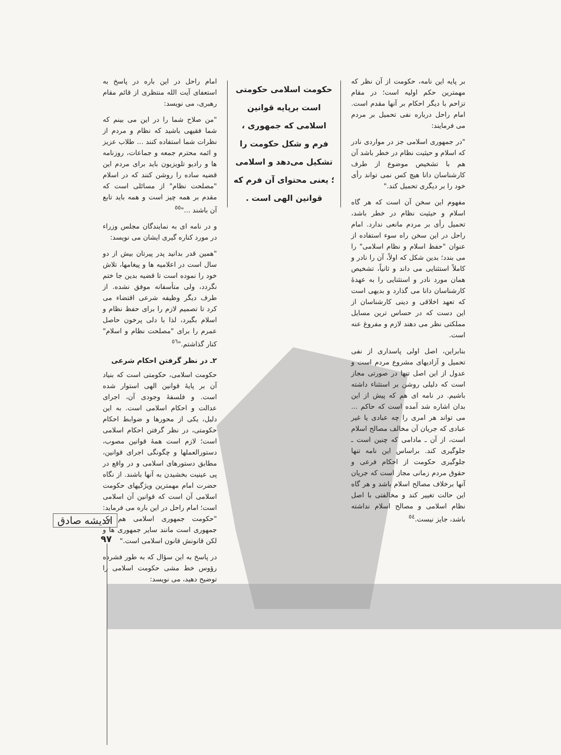اندیشه صادق
۹۷
بر پایه این نامه، حکومت از آن نظر که مهمترین حکم اولیه است؛ در مقام تزاحم با دیگر احکام بر آنها مقدم است. امام راحل درباره نفی تحمیل بر مردم می فرمایند:
"در جمهوری اسلامی جز در مواردی نادر که اسلام و حیثیت نظام در خطر باشد آن هم با تشخیص موضوع از طرف کارشناسان دانا هیچ کس نمی تواند رأی خود را بر دیگری تحمیل کند."
مفهوم این سخن آن است که هر گاه اسلام و حیثیت نظام در خطر باشد، تحمیل رأی بر مردم مانعی ندارد. امام راحل در این سخن راه سوء استفاده از عنوان "حفظ اسلام و نظام اسلامی" را می بندد؛ بدین شکل که اولاً، آن را نادر و کاملاً استثنایی می داند و ثانیاً، تشخیص همان مورد نادر و استثنایی را به عهدهٔ کارشناسان دانا می گذارد و بدیهی است که تعهد اخلاقی و دینی کارشناسان از این دست که در حساس ترین مسایل مملکتی نظر می دهند لازم و مفروغ عنه است.
بنابراین، اصل اولی پاسداری از نفی تحمیل و آزادیهای مشروع مردم است و عدول از این اصل تنها در صورتی مجاز است که دلیلی روشن بر استثناء داشته باشیم. در نامه ای هم که پیش از این بدان اشاره شد آمده است که حاکم ... می تواند هر امری را چه عبادی یا غیر عبادی که جریان آن مخالف مصالح اسلام است، از آن ـ مادامی که چنین است ـ جلوگیری کند. براساس این نامه تنها جلوگیری حکومت از احکام فرعی و حقوق مردم زمانی مجاز است که جریان آنها برخلاف مصالح اسلام باشد و هر گاه این حالت تغییر کند و مخالفتی با اصل نظام اسلامی و مصالح اسلام نداشته باشد، جایز نیست.<sup>٥٤</sup>
حکومت اسلامی حکومتی است برپایه قوانین اسلامی که جمهوری ، فرم و شکل حکومت را تشکیل می‌دهد و اسلامی ؛ یعنی محتوای آن فرم که قوانین الهی است .
امام راحل در این باره در پاسخ به استعفای آیت الله منتظری از قائم مقام رهبری، می نویسد:
"من صلاح شما را در این می بینم که شما فقیهی باشید که نظام و مردم از نظرات شما استفاده کنند ... طلاب عزیز و ائمه محترم جمعه و جماعات، روزنامه ها و رادیو تلویزیون باید برای مردم این قضیه ساده را روشن کنند که در اسلام "مصلحت نظام" از مسائلی است که مقدم بر همه چیز است و همه باید تابع آن باشند ..."<sup>٥٥</sup>
و در نامه ای به نمایندگان مجلس وزراء در مورد کناره گیری ایشان می نویسد:
"همین قدر بدانید پدر پیرتان بیش از دو سال است در اعلامیه ها و پیغامها، تلاش خود را نموده است تا قضیه بدین جا ختم نگردد، ولی متأسفانه موفق نشده. از طرف دیگر وظیفه شرعی اقتضاء می کرد تا تصمیم لازم را برای حفظ نظام و اسلام بگیرد، لذا با دلی پرخون حاصل عمرم را برای "مصلحت نظام و اسلام" کنار گذاشتم."<sup>٥٦</sup>
۲ـ در نظر گرفتن احکام شرعی
حکومت اسلامی، حکومتی است که بنیاد آن بر پایهٔ قوانین الهی استوار شده است. و فلسفهٔ وجودی آن، اجرای عدالت و احکام اسلامی است. به این دلیل، یکی از محورها و ضوابط احکام حکومتی، در نظر گرفتن احکام اسلامی است؛ لازم است همهٔ قوانین مصوب، دستورالعملها و چگونگی اجرای قوانین، مطابق دستورهای اسلامی و در واقع در پی عینیت بخشیدن به آنها باشند. از نگاه حضرت امام مهمترین ویژگیهای حکومت اسلامی آن است که قوانین آن اسلامی است؛ امام راحل در این باره می فرماید: "حکومت جمهوری اسلامی هم یک جمهوری است مانند سایر جمهوری ها و لکن قانونش قانون اسلامی است."
در پاسخ به این سؤال که به طور فشرده رؤوس خط مشی حکومت اسلامی را توضیح دهید، می نویسد: